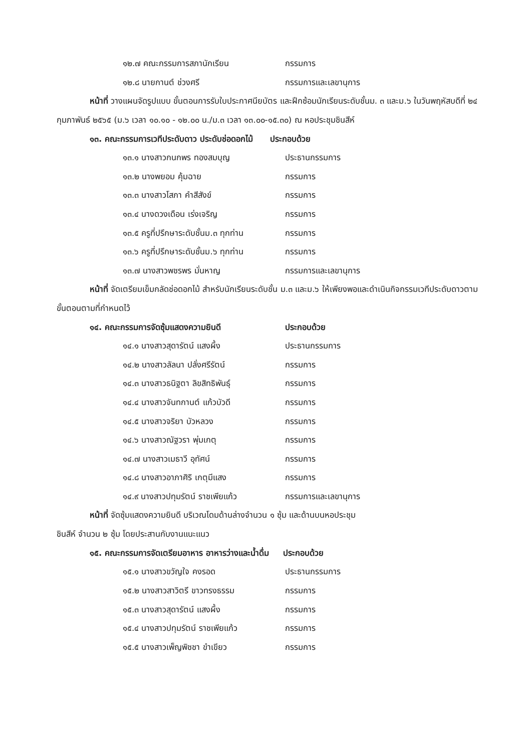๑๒.๗ คณะกรรมการสภานักเรียน กรรมการ
๑๒.๘ นายกานต์ ช่วงศรี กรรมการและเลขานุการ
หน้าที่ วางแผนจัดรูปแบบ ขั้นตอนการรับใบประกาศนียบัตร และฝึกซ้อมนักเรียนระดับชั้นม. ๓ และม.๖ ในวันพฤหัสบดีที่ ๒๔ กุมภาพันธ์ ๒๕๖๕ (ม.๖ เวลา ๑๐.๑๐ - ๑๒.๐๐ น./ม.๓ เวลา ๑๓.๐๐-๑๕.๓๐) ณ หอประชุมชินสีห์
๑๓. คณะกรรมการเวทีประดับดาว ประดับช่อดอกไม้ ประกอบด้วย
๑๓.๑ นางสาวกนกพร ทองสมบุญ ประธานกรรมการ
๑๓.๒ นางพยอม คุ้มฉาย กรรมการ
๑๓.๓ นางสาวโสภา คำสีสังข์ กรรมการ
๑๓.๔ นางดวงเดือน เร่งเจริญ กรรมการ
๑๓.๕ ครูที่ปรึกษาระดับชั้นม.๓ ทุกท่าน กรรมการ
๑๓.๖ ครูที่ปรึกษาระดับชั้นม.๖ ทุกท่าน กรรมการ
๑๓.๗ นางสาวพชรพร มั่นหาญ กรรมการและเลขานุการ
หน้าที่ จัดเตรียมเข็มกลัดช่อดอกไม้ สำหรับนักเรียนระดับชั้น ม.๓ และม.๖ ให้เพียงพอและดำเนินกิจกรรมเวทีประดับดาวตามขั้นตอนตามที่กำหนดไว้
๑๔. คณะกรรมการจัดซุ้มแสดงความยินดี ประกอบด้วย
๑๔.๑ นางสาวสุดารัตน์ แสงผึ้ง ประธานกรรมการ
๑๔.๒ นางสาวลัลนา ปลั่งศรีรัตน์ กรรมการ
๑๔.๓ นางสาวธนิฐตา ลิขสิทธิพันธุ์ กรรมการ
๑๔.๔ นางสาวจันทกานต์ แก้วบัวดี กรรมการ
๑๔.๕ นางสาวจริยา บัวหลวง กรรมการ
๑๔.๖ นางสาวณัฐวรา พุ่มเกตุ กรรมการ
๑๔.๗ นางสาวเมธาวี อุทัศน์ กรรมการ
๑๔.๘ นางสาวอาภาศิริ เกตุมีแสง กรรมการ
๑๔.๙ นางสาวปทุมรัตน์ ราชเพียแก้ว กรรมการและเลขานุการ
หน้าที่ จัดซุ้มแสดงความยินดี บริเวณโดมด้านล่างจำนวน ๑ ซุ้ม และด้านบนหอประชุม
ชินสีห์ จำนวน ๒ ซุ้ม โดยประสานกับงานแนะแนว
๑๕. คณะกรรมการจัดเตรียมอาหาร อาหารว่างและน้ำดื่ม ประกอบด้วย
๑๕.๑ นางสาวขวัญใจ คงรอด ประธานกรรมการ
๑๕.๒ นางสาวสาวิตรี ขาวทรงธรรม กรรมการ
๑๕.๓ นางสาวสุดารัตน์ แสงผึ้ง กรรมการ
๑๕.๔ นางสาวปทุมรัตน์ ราชเพียแก้ว กรรมการ
๑๕.๕ นางสาวเพ็ญพิชชา ขำเขียว กรรมการ